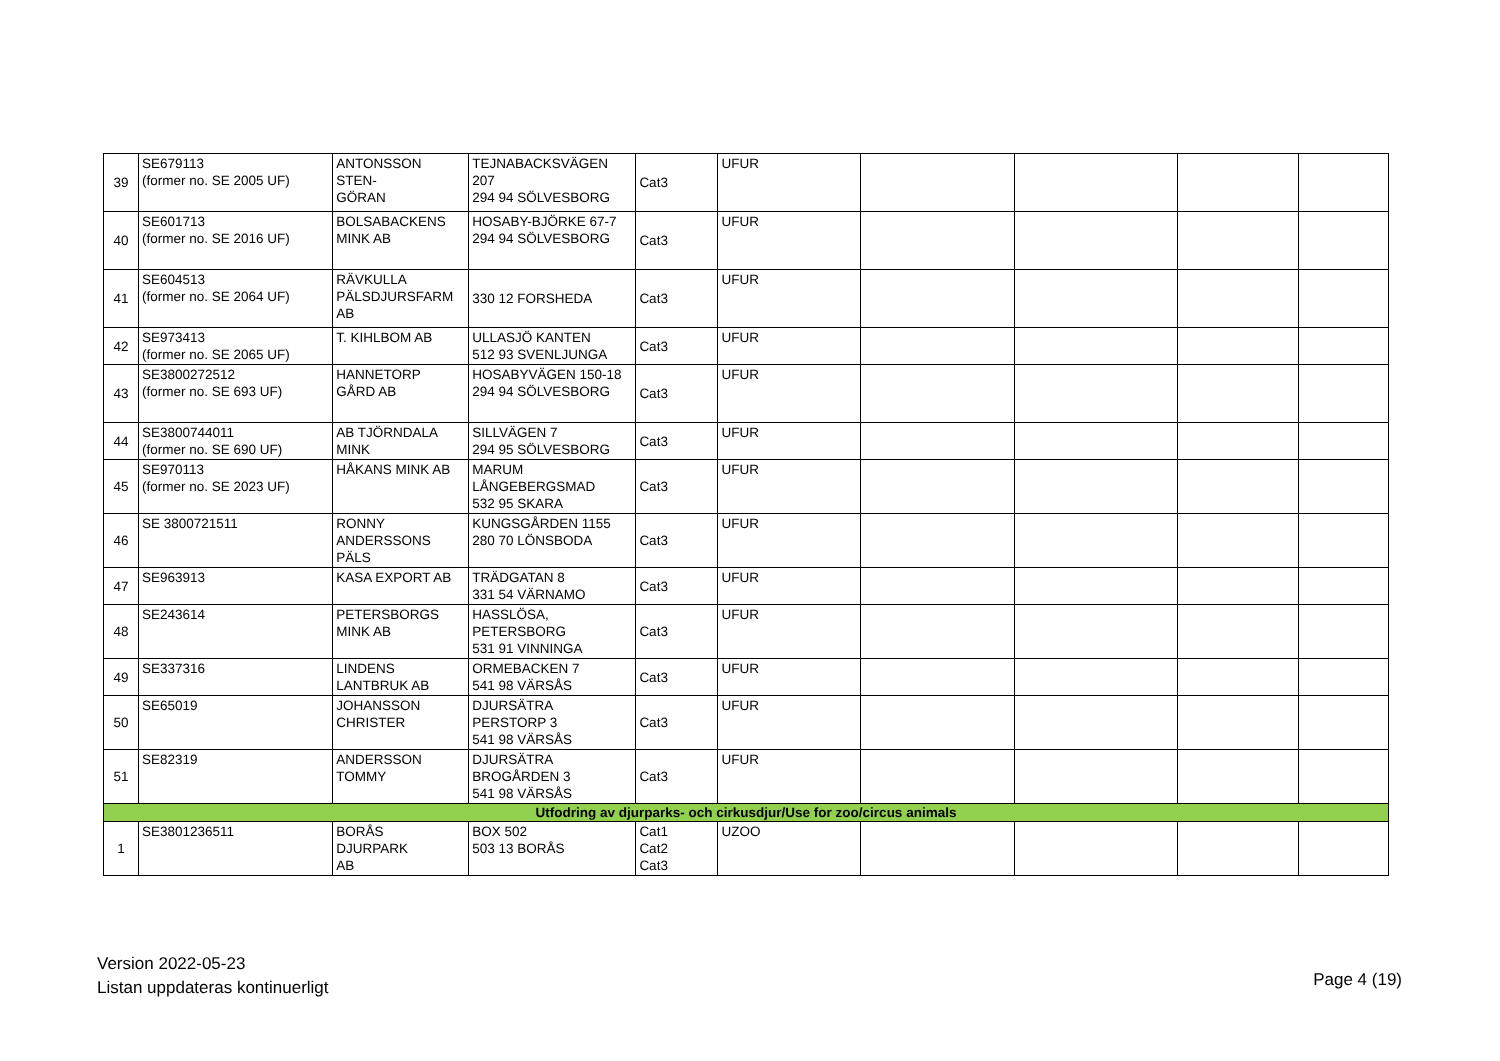| 39 | SE679113 (former no. SE 2005 UF) | ANTONSSON STEN- GÖRAN | TEJNABACKSVÄGEN 207 294 94 SÖLVESBORG | Cat3 | UFUR | | | | |
| 40 | SE601713 (former no. SE 2016 UF) | BOLSABACKENS MINK AB | HOSABY-BJÖRKE 67-7 294 94 SÖLVESBORG | Cat3 | UFUR | | | | |
| 41 | SE604513 (former no. SE 2064 UF) | RÄVKULLA PÄLSDJURSFARM AB | 330 12 FORSHEDA | Cat3 | UFUR | | | | |
| 42 | SE973413 (former no. SE 2065 UF) | T. KIHLBOM AB | ULLASJÖ KANTEN 512 93 SVENLJUNGA | Cat3 | UFUR | | | | |
| 43 | SE3800272512 (former no. SE 693 UF) | HANNETORP GÅRD AB | HOSABYVÄGEN 150-18 294 94 SÖLVESBORG | Cat3 | UFUR | | | | |
| 44 | SE3800744011 (former no. SE 690 UF) | AB TJÖRNDALA MINK | SILLVÄGEN 7 294 95 SÖLVESBORG | Cat3 | UFUR | | | | |
| 45 | SE970113 (former no. SE 2023 UF) | HÅKANS MINK AB | MARUM LÅNGEBERGSMAD 532 95 SKARA | Cat3 | UFUR | | | | |
| 46 | SE 3800721511 | RONNY ANDERSSONS PÄLS | KUNGSGÅRDEN 1155 280 70 LÖNSBODA | Cat3 | UFUR | | | | |
| 47 | SE963913 | KASA EXPORT AB | TRÄDGATAN 8 331 54 VÄRNAMO | Cat3 | UFUR | | | | |
| 48 | SE243614 | PETERSBORGS MINK AB | HASSLÖSA, PETERSBORG 531 91 VINNINGA | Cat3 | UFUR | | | | |
| 49 | SE337316 | LINDENS LANTBRUK AB | ORMEBACKEN 7 541 98 VÄRSÅS | Cat3 | UFUR | | | | |
| 50 | SE65019 | JOHANSSON CHRISTER | DJURSÄTRA PERSTORP 3 541 98 VÄRSÅS | Cat3 | UFUR | | | | |
| 51 | SE82319 | ANDERSSON TOMMY | DJURSÄTRA BROGÅRDEN 3 541 98 VÄRSÅS | Cat3 | UFUR | | | | |
| Utfodring av djurparks- och cirkusdjur/Use for zoo/circus animals | | | | | | | | | |
| 1 | SE3801236511 | BORÅS DJURPARK AB | BOX 502 503 13 BORÅS | Cat1 Cat2 Cat3 | UZOO | | | | |
Version 2022-05-23
Listan uppdateras kontinuerligt
Page 4 (19)